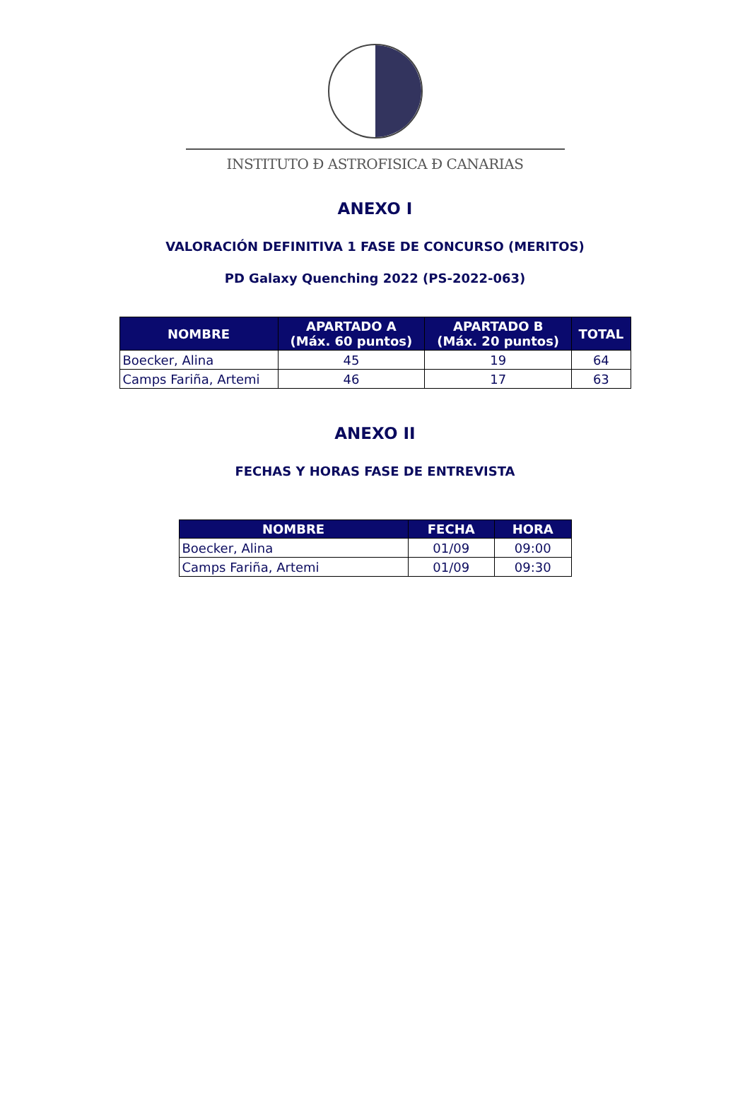INSTITUTO Đ ASTROFISICA Đ CANARIAS
ANEXO I
VALORACIÓN DEFINITIVA 1 FASE DE CONCURSO (MERITOS)
PD Galaxy Quenching 2022 (PS-2022-063)
| NOMBRE | APARTADO A (Máx. 60 puntos) | APARTADO B (Máx. 20 puntos) | TOTAL |
| --- | --- | --- | --- |
| Boecker, Alina | 45 | 19 | 64 |
| Camps Fariña, Artemi | 46 | 17 | 63 |
ANEXO II
FECHAS Y HORAS FASE DE ENTREVISTA
| NOMBRE | FECHA | HORA |
| --- | --- | --- |
| Boecker, Alina | 01/09 | 09:00 |
| Camps Fariña, Artemi | 01/09 | 09:30 |